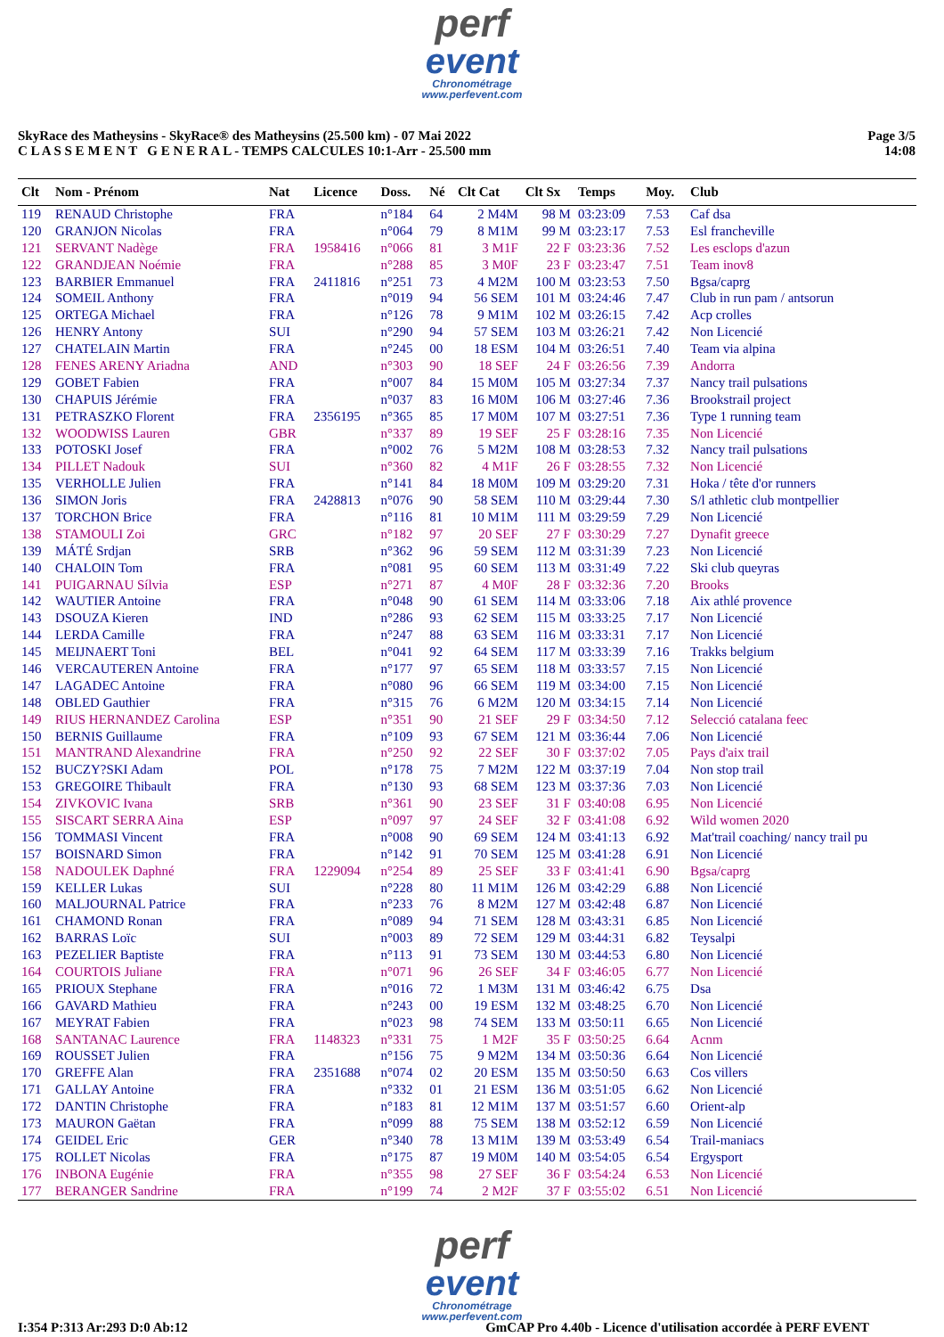perf
event
Chronométrage
www.perfevent.com
SkyRace des Matheysins - SkyRace® des Matheysins (25.500 km) - 07 Mai 2022
C L A S S E M E N T G E N E R A L - TEMPS CALCULES 10:1-Arr - 25.500 mm
Page 3/5
14:08
| Clt | Nom - Prénom | Nat | Licence | Doss. | Né | Clt Cat | Clt Sx | Temps | Moy. | Club |
| --- | --- | --- | --- | --- | --- | --- | --- | --- | --- | --- |
| 119 | RENAUD Christophe | FRA | | n°184 | 64 | 2 M4M | 98 M | 03:23:09 | 7.53 | Caf dsa |
| 120 | GRANJON Nicolas | FRA | | n°064 | 79 | 8 M1M | 99 M | 03:23:17 | 7.53 | Esl francheville |
| 121 | SERVANT Nadège | FRA | 1958416 | n°066 | 81 | 3 M1F | 22 F | 03:23:36 | 7.52 | Les esclops d'azun |
| 122 | GRANDJEAN Noémie | FRA | | n°288 | 85 | 3 M0F | 23 F | 03:23:47 | 7.51 | Team inov8 |
| 123 | BARBIER Emmanuel | FRA | 2411816 | n°251 | 73 | 4 M2M | 100 M | 03:23:53 | 7.50 | Bgsa/caprg |
| 124 | SOMEIL Anthony | FRA | | n°019 | 94 | 56 SEM | 101 M | 03:24:46 | 7.47 | Club in run pam / antsorun |
| 125 | ORTEGA Michael | FRA | | n°126 | 78 | 9 M1M | 102 M | 03:26:15 | 7.42 | Acp crolles |
| 126 | HENRY Antony | SUI | | n°290 | 94 | 57 SEM | 103 M | 03:26:21 | 7.42 | Non Licencié |
| 127 | CHATELAIN Martin | FRA | | n°245 | 00 | 18 ESM | 104 M | 03:26:51 | 7.40 | Team via alpina |
| 128 | FENES ARENY Ariadna | AND | | n°303 | 90 | 18 SEF | 24 F | 03:26:56 | 7.39 | Andorra |
| 129 | GOBET Fabien | FRA | | n°007 | 84 | 15 M0M | 105 M | 03:27:34 | 7.37 | Nancy trail pulsations |
| 130 | CHAPUIS Jérémie | FRA | | n°037 | 83 | 16 M0M | 106 M | 03:27:46 | 7.36 | Brookstrail project |
| 131 | PETRASZKO Florent | FRA | 2356195 | n°365 | 85 | 17 M0M | 107 M | 03:27:51 | 7.36 | Type 1 running team |
| 132 | WOODWISS Lauren | GBR | | n°337 | 89 | 19 SEF | 25 F | 03:28:16 | 7.35 | Non Licencié |
| 133 | POTOSKI Josef | FRA | | n°002 | 76 | 5 M2M | 108 M | 03:28:53 | 7.32 | Nancy trail pulsations |
| 134 | PILLET Nadouk | SUI | | n°360 | 82 | 4 M1F | 26 F | 03:28:55 | 7.32 | Non Licencié |
| 135 | VERHOLLE Julien | FRA | | n°141 | 84 | 18 M0M | 109 M | 03:29:20 | 7.31 | Hoka / tête d'or runners |
| 136 | SIMON Joris | FRA | 2428813 | n°076 | 90 | 58 SEM | 110 M | 03:29:44 | 7.30 | S/l athletic club montpellier |
| 137 | TORCHON Brice | FRA | | n°116 | 81 | 10 M1M | 111 M | 03:29:59 | 7.29 | Non Licencié |
| 138 | STAMOULI Zoi | GRC | | n°182 | 97 | 20 SEF | 27 F | 03:30:29 | 7.27 | Dynafit greece |
| 139 | MÁTÉ Srdjan | SRB | | n°362 | 96 | 59 SEM | 112 M | 03:31:39 | 7.23 | Non Licencié |
| 140 | CHALOIN Tom | FRA | | n°081 | 95 | 60 SEM | 113 M | 03:31:49 | 7.22 | Ski club queyras |
| 141 | PUIGARNAU Sílvia | ESP | | n°271 | 87 | 4 M0F | 28 F | 03:32:36 | 7.20 | Brooks |
| 142 | WAUTIER Antoine | FRA | | n°048 | 90 | 61 SEM | 114 M | 03:33:06 | 7.18 | Aix athlé provence |
| 143 | DSOUZA Kieren | IND | | n°286 | 93 | 62 SEM | 115 M | 03:33:25 | 7.17 | Non Licencié |
| 144 | LERDA Camille | FRA | | n°247 | 88 | 63 SEM | 116 M | 03:33:31 | 7.17 | Non Licencié |
| 145 | MEIJNAERT Toni | BEL | | n°041 | 92 | 64 SEM | 117 M | 03:33:39 | 7.16 | Trakks belgium |
| 146 | VERCAUTEREN Antoine | FRA | | n°177 | 97 | 65 SEM | 118 M | 03:33:57 | 7.15 | Non Licencié |
| 147 | LAGADEC Antoine | FRA | | n°080 | 96 | 66 SEM | 119 M | 03:34:00 | 7.15 | Non Licencié |
| 148 | OBLED Gauthier | FRA | | n°315 | 76 | 6 M2M | 120 M | 03:34:15 | 7.14 | Non Licencié |
| 149 | RIUS HERNANDEZ Carolina | ESP | | n°351 | 90 | 21 SEF | 29 F | 03:34:50 | 7.12 | Selecció catalana feec |
| 150 | BERNIS Guillaume | FRA | | n°109 | 93 | 67 SEM | 121 M | 03:36:44 | 7.06 | Non Licencié |
| 151 | MANTRAND Alexandrine | FRA | | n°250 | 92 | 22 SEF | 30 F | 03:37:02 | 7.05 | Pays d'aix trail |
| 152 | BUCZY?SKI Adam | POL | | n°178 | 75 | 7 M2M | 122 M | 03:37:19 | 7.04 | Non stop trail |
| 153 | GREGOIRE Thibault | FRA | | n°130 | 93 | 68 SEM | 123 M | 03:37:36 | 7.03 | Non Licencié |
| 154 | ZIVKOVIC Ivana | SRB | | n°361 | 90 | 23 SEF | 31 F | 03:40:08 | 6.95 | Non Licencié |
| 155 | SISCART SERRA Aina | ESP | | n°097 | 97 | 24 SEF | 32 F | 03:41:08 | 6.92 | Wild women 2020 |
| 156 | TOMMASI Vincent | FRA | | n°008 | 90 | 69 SEM | 124 M | 03:41:13 | 6.92 | Mat'trail coaching/ nancy trail pu |
| 157 | BOISNARD Simon | FRA | | n°142 | 91 | 70 SEM | 125 M | 03:41:28 | 6.91 | Non Licencié |
| 158 | NADOULEK Daphné | FRA | 1229094 | n°254 | 89 | 25 SEF | 33 F | 03:41:41 | 6.90 | Bgsa/caprg |
| 159 | KELLER Lukas | SUI | | n°228 | 80 | 11 M1M | 126 M | 03:42:29 | 6.88 | Non Licencié |
| 160 | MALJOURNAL Patrice | FRA | | n°233 | 76 | 8 M2M | 127 M | 03:42:48 | 6.87 | Non Licencié |
| 161 | CHAMOND Ronan | FRA | | n°089 | 94 | 71 SEM | 128 M | 03:43:31 | 6.85 | Non Licencié |
| 162 | BARRAS Loïc | SUI | | n°003 | 89 | 72 SEM | 129 M | 03:44:31 | 6.82 | Teysalpi |
| 163 | PEZELIER Baptiste | FRA | | n°113 | 91 | 73 SEM | 130 M | 03:44:53 | 6.80 | Non Licencié |
| 164 | COURTOIS Juliane | FRA | | n°071 | 96 | 26 SEF | 34 F | 03:46:05 | 6.77 | Non Licencié |
| 165 | PRIOUX Stephane | FRA | | n°016 | 72 | 1 M3M | 131 M | 03:46:42 | 6.75 | Dsa |
| 166 | GAVARD Mathieu | FRA | | n°243 | 00 | 19 ESM | 132 M | 03:48:25 | 6.70 | Non Licencié |
| 167 | MEYRAT Fabien | FRA | | n°023 | 98 | 74 SEM | 133 M | 03:50:11 | 6.65 | Non Licencié |
| 168 | SANTANAC Laurence | FRA | 1148323 | n°331 | 75 | 1 M2F | 35 F | 03:50:25 | 6.64 | Acnm |
| 169 | ROUSSET Julien | FRA | | n°156 | 75 | 9 M2M | 134 M | 03:50:36 | 6.64 | Non Licencié |
| 170 | GREFFE Alan | FRA | 2351688 | n°074 | 02 | 20 ESM | 135 M | 03:50:50 | 6.63 | Cos villers |
| 171 | GALLAY Antoine | FRA | | n°332 | 01 | 21 ESM | 136 M | 03:51:05 | 6.62 | Non Licencié |
| 172 | DANTIN Christophe | FRA | | n°183 | 81 | 12 M1M | 137 M | 03:51:57 | 6.60 | Orient-alp |
| 173 | MAURON Gaëtan | FRA | | n°099 | 88 | 75 SEM | 138 M | 03:52:12 | 6.59 | Non Licencié |
| 174 | GEIDEL Eric | GER | | n°340 | 78 | 13 M1M | 139 M | 03:53:49 | 6.54 | Trail-maniacs |
| 175 | ROLLET Nicolas | FRA | | n°175 | 87 | 19 M0M | 140 M | 03:54:05 | 6.54 | Ergysport |
| 176 | INBONA Eugénie | FRA | | n°355 | 98 | 27 SEF | 36 F | 03:54:24 | 6.53 | Non Licencié |
| 177 | BERANGER Sandrine | FRA | | n°199 | 74 | 2 M2F | 37 F | 03:55:02 | 6.51 | Non Licencié |
perf
event
Chronométrage
www.perfevent.com
I:354 P:313 Ar:293 D:0 Ab:12 GmCAP Pro 4.40b - Licence d'utilisation accordée à PERF EVENT